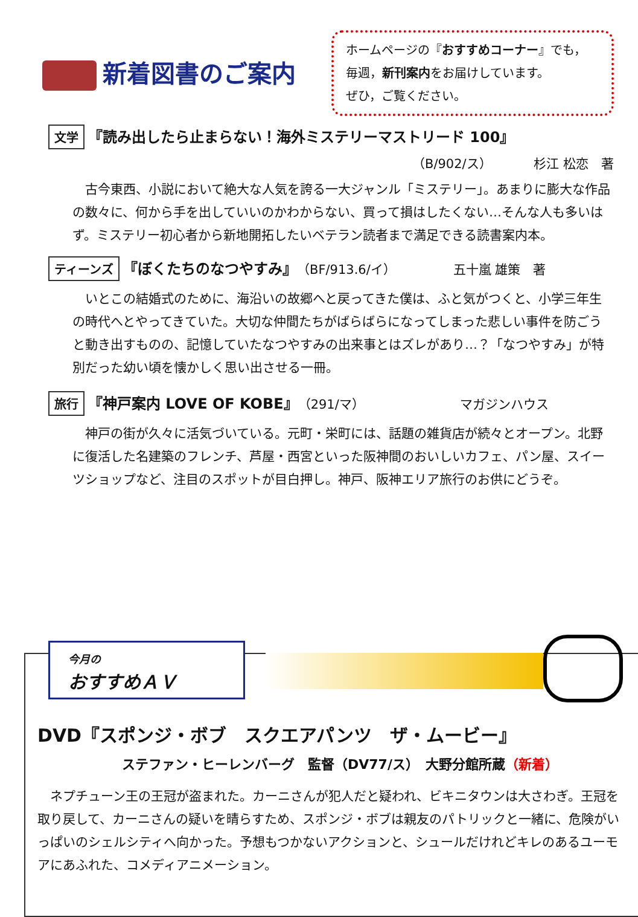新着図書のご案内
ホームページの『おすすめコーナー』でも，
毎週，新刊案内をお届けしています。
ぜひ，ご覧ください。
文学 『読み出したら止まらない！海外ミステリーマストリード 100』
（B/902/ス） 　　　杉江 松恋　著
古今東西、小説において絶大な人気を誇る一大ジャンル「ミステリー」。あまりに膨大な作品の数々に、何から手を出していいのかわからない、買って損はしたくない…そんな人も多いはず。ミステリー初心者から新地開拓したいベテラン読者まで満足できる読書案内本。
ティーンズ 『ぼくたちのなつやすみ』（BF/913.6/イ）　　　　　五十嵐 雄策　著
いとこの結婚式のために、海沿いの故郷へと戻ってきた僕は、ふと気がつくと、小学三年生の時代へとやってきていた。大切な仲間たちがばらばらになってしまった悲しい事件を防ごうと動き出すものの、記憶していたなつやすみの出来事とはズレがあり…？「なつやすみ」が特別だった幼い頃を懐かしく思い出させる一冊。
旅行 『神戸案内 LOVE OF KOBE』（291/マ）　　　　　　　　マガジンハウス
神戸の街が久々に活気づいている。元町・栄町には、話題の雑貨店が続々とオープン。北野に復活した名建築のフレンチ、芦屋・西宮といった阪神間のおいしいカフェ、パン屋、スイーツショップなど、注目のスポットが目白押し。神戸、阪神エリア旅行のお供にどうぞ。
DVD『スポンジ・ボブ　スクエアパンツ　ザ・ムービー』
ステファン・ヒーレンバーグ　監督（DV77/ス）　大野分館所蔵（新着）
ネプチューン王の王冠が盗まれた。カーニさんが犯人だと疑われ、ビキニタウンは大さわぎ。王冠を取り戻して、カーニさんの疑いを晴らすため、スポンジ・ボブは親友のパトリックと一緒に、危険がいっぱいのシェルシティへ向かった。予想もつかないアクションと、シュールだけれどキレのあるユーモアにあふれた、コメディアニメーション。
今月の
おすすめＡＶ